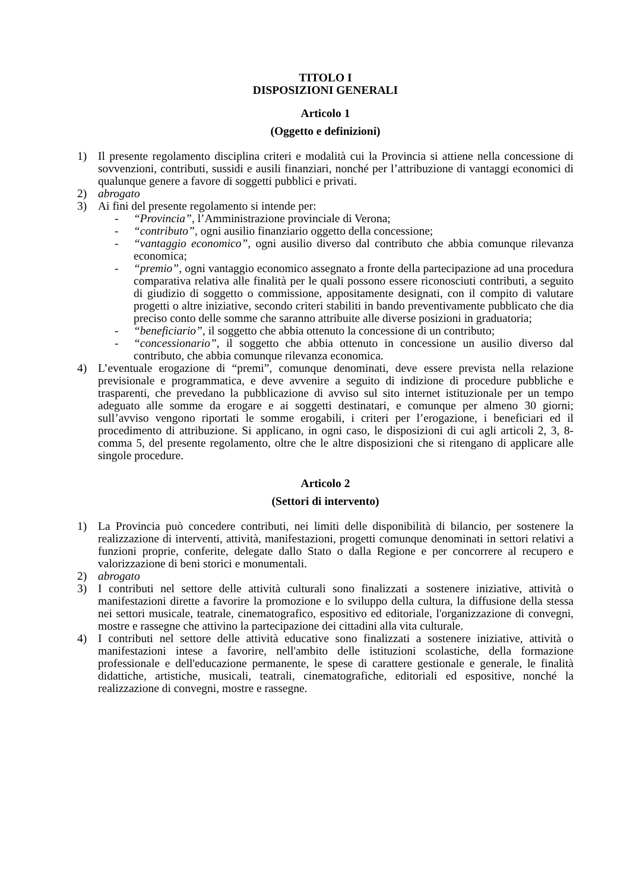TITOLO I
DISPOSIZIONI GENERALI
Articolo 1
(Oggetto e definizioni)
1) Il presente regolamento disciplina criteri e modalità cui la Provincia si attiene nella concessione di sovvenzioni, contributi, sussidi e ausili finanziari, nonché per l’attribuzione di vantaggi economici di qualunque genere a favore di soggetti pubblici e privati.
2) abrogato
3) Ai fini del presente regolamento si intende per:
- “Provincia”, l’Amministrazione provinciale di Verona;
- “contributo”, ogni ausilio finanziario oggetto della concessione;
- “vantaggio economico”, ogni ausilio diverso dal contributo che abbia comunque rilevanza economica;
- “premio”, ogni vantaggio economico assegnato a fronte della partecipazione ad una procedura comparativa relativa alle finalità per le quali possono essere riconosciuti contributi, a seguito di giudizio di soggetto o commissione, appositamente designati, con il compito di valutare progetti o altre iniziative, secondo criteri stabiliti in bando preventivamente pubblicato che dia preciso conto delle somme che saranno attribuite alle diverse posizioni in graduatoria;
- “beneficiario”, il soggetto che abbia ottenuto la concessione di un contributo;
- “concessionario”, il soggetto che abbia ottenuto in concessione un ausilio diverso dal contributo, che abbia comunque rilevanza economica.
4) L’eventuale erogazione di “premi”, comunque denominati, deve essere prevista nella relazione previsionale e programmatica, e deve avvenire a seguito di indizione di procedure pubbliche e trasparenti, che prevedano la pubblicazione di avviso sul sito internet istituzionale per un tempo adeguato alle somme da erogare e ai soggetti destinatari, e comunque per almeno 30 giorni; sull’avviso vengono riportati le somme erogabili, i criteri per l’erogazione, i beneficiari ed il procedimento di attribuzione. Si applicano, in ogni caso, le disposizioni di cui agli articoli 2, 3, 8-comma 5, del presente regolamento, oltre che le altre disposizioni che si ritengano di applicare alle singole procedure.
Articolo 2
(Settori di intervento)
1) La Provincia può concedere contributi, nei limiti delle disponibilità di bilancio, per sostenere la realizzazione di interventi, attività, manifestazioni, progetti comunque denominati in settori relativi a funzioni proprie, conferite, delegate dallo Stato o dalla Regione e per concorrere al recupero e valorizzazione di beni storici e monumentali.
2) abrogato
3) I contributi nel settore delle attività culturali sono finalizzati a sostenere iniziative, attività o manifestazioni dirette a favorire la promozione e lo sviluppo della cultura, la diffusione della stessa nei settori musicale, teatrale, cinematografico, espositivo ed editoriale, l'organizzazione di convegni, mostre e rassegne che attivino la partecipazione dei cittadini alla vita culturale.
4) I contributi nel settore delle attività educative sono finalizzati a sostenere iniziative, attività o manifestazioni intese a favorire, nell'ambito delle istituzioni scolastiche, della formazione professionale e dell'educazione permanente, le spese di carattere gestionale e generale, le finalità didattiche, artistiche, musicali, teatrali, cinematografiche, editoriali ed espositive, nonché la realizzazione di convegni, mostre e rassegne.